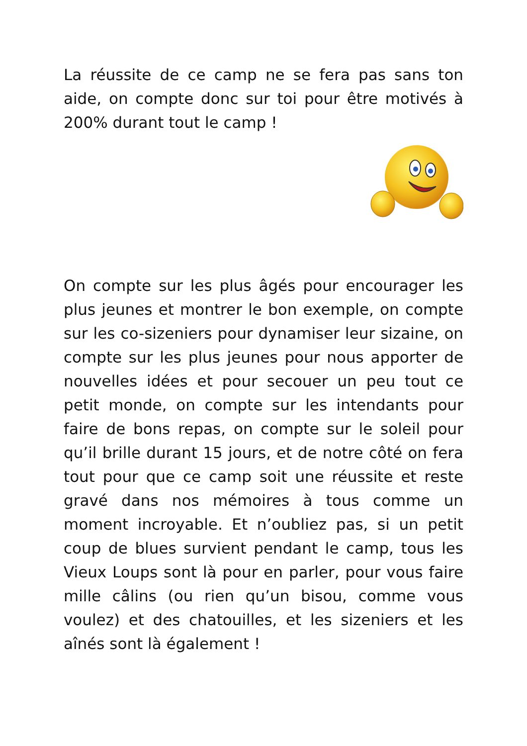La réussite de ce camp ne se fera pas sans ton aide, on compte donc sur toi pour être motivés à 200% durant tout le camp !
On compte sur les plus âgés pour encourager les plus jeunes et montrer le bon exemple, on compte sur les co-sizeniers pour dynamiser leur sizaine, on compte sur les plus jeunes pour nous apporter de nouvelles idées et pour secouer un peu tout ce petit monde, on compte sur les intendants pour faire de bons repas, on compte sur le soleil pour qu’il brille durant 15 jours, et de notre côté on fera tout pour que ce camp soit une réussite et reste gravé dans nos mémoires à tous comme un moment incroyable. Et n’oubliez pas, si un petit coup de blues survient pendant le camp, tous les Vieux Loups sont là pour en parler, pour vous faire mille câlins (ou rien qu’un bisou, comme vous voulez) et des chatouilles, et les sizeniers et les aînés sont là également !